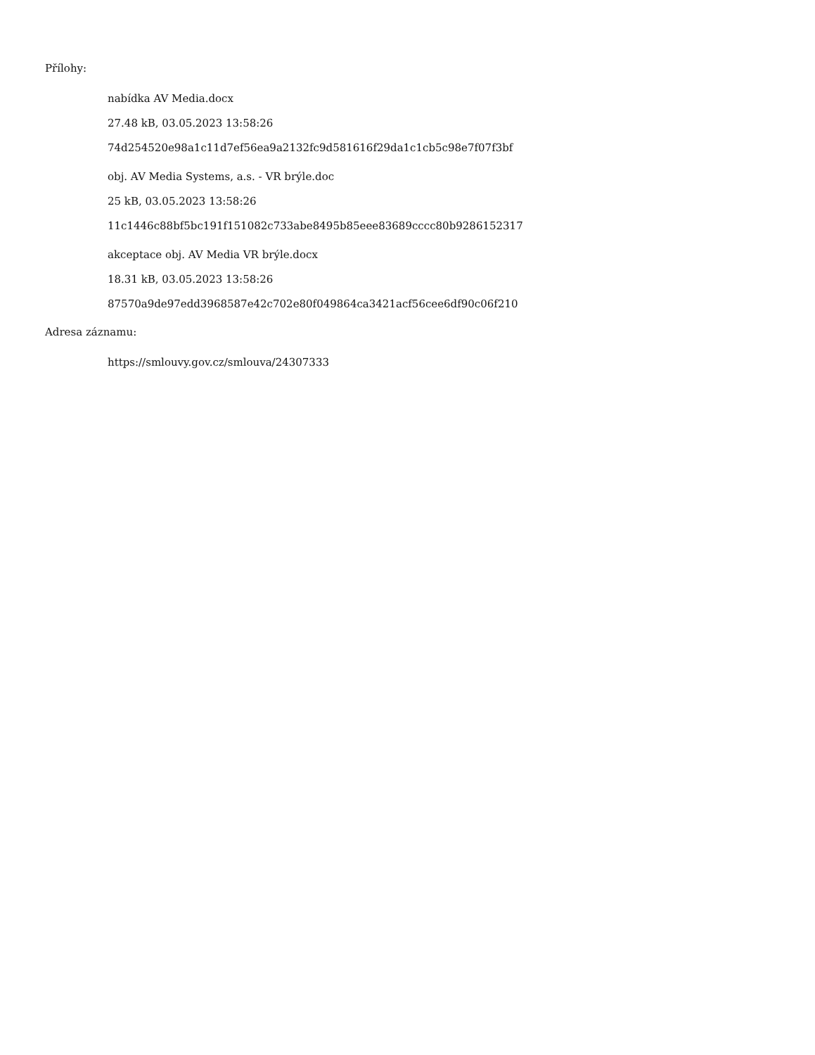Přílohy:
nabídka AV Media.docx
27.48 kB, 03.05.2023 13:58:26
74d254520e98a1c11d7ef56ea9a2132fc9d581616f29da1c1cb5c98e7f07f3bf
obj. AV Media Systems, a.s. - VR brýle.doc
25 kB, 03.05.2023 13:58:26
11c1446c88bf5bc191f151082c733abe8495b85eee83689cccc80b9286152317
akceptace obj. AV Media VR brýle.docx
18.31 kB, 03.05.2023 13:58:26
87570a9de97edd3968587e42c702e80f049864ca3421acf56cee6df90c06f210
Adresa záznamu:
https://smlouvy.gov.cz/smlouva/24307333